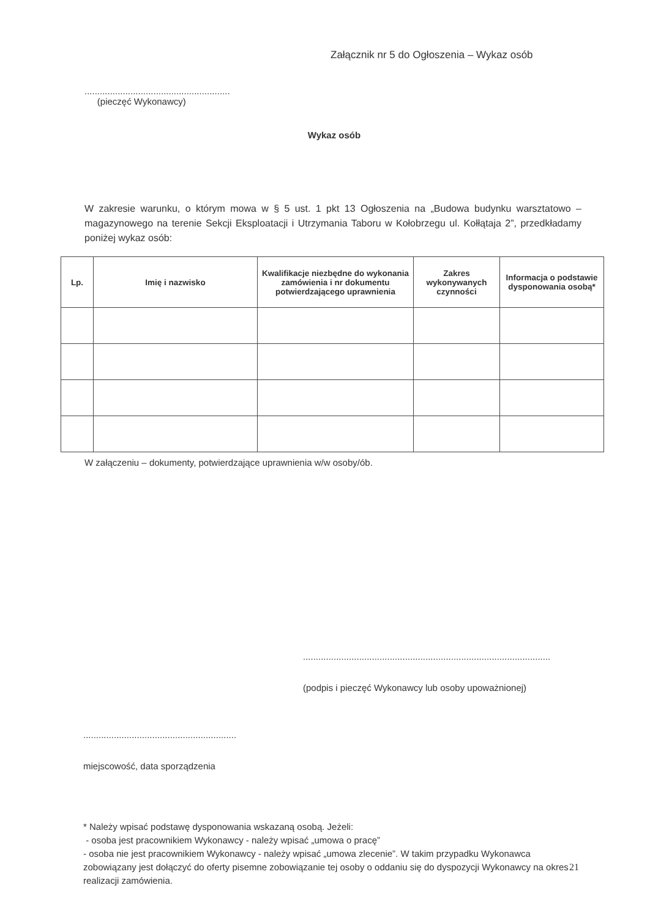Załącznik nr 5 do Ogłoszenia – Wykaz osób
.........................................................
(pieczęć Wykonawcy)
Wykaz osób
W zakresie warunku, o którym mowa w § 5 ust. 1 pkt 13 Ogłoszenia na „Budowa budynku warsztatowo – magazynowego na terenie Sekcji Eksploatacji i Utrzymania Taboru w Kołobrzegu ul. Kołłątaja 2”, przedkładamy poniżej wykaz osób:
| Lp. | Imię i nazwisko | Kwalifikacje niezbędne do wykonania zamówienia i nr dokumentu potwierdzającego uprawnienia | Zakres wykonywanych czynności | Informacja o podstawie dysponowania osobą* |
| --- | --- | --- | --- | --- |
W załączeniu – dokumenty, potwierdzające uprawnienia w/w osoby/ób.
.................................................................................................
(podpis i pieczęć Wykonawcy lub osoby upoważnionej)
............................................................
miejscowość, data sporządzenia
* Należy wpisać podstawę dysponowania wskazaną osobą. Jeżeli:
- osoba jest pracownikiem Wykonawcy - należy wpisać „umowa o pracę”
- osoba nie jest pracownikiem Wykonawcy - należy wpisać „umowa zlecenie”. W takim przypadku Wykonawca zobowiązany jest dołączyć do oferty pisemne zobowiązanie tej osoby o oddaniu się do dyspozycji Wykonawcy na okres realizacji zamówienia.
21